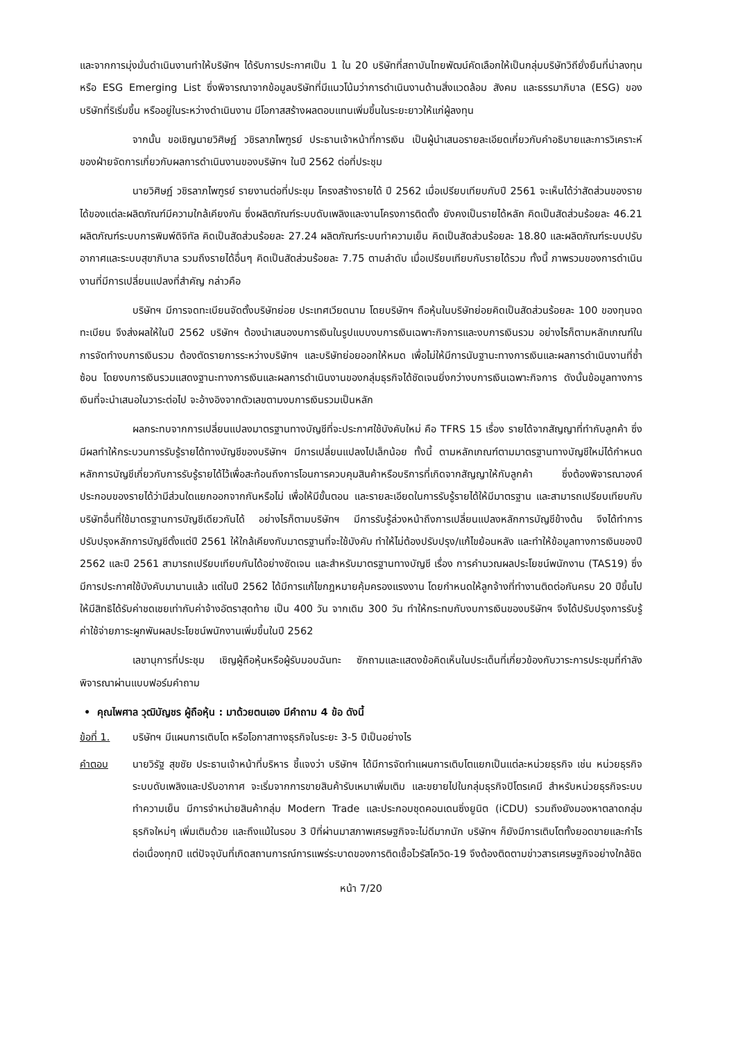และจากการมุ่งมั่นดำเนินงานทำให้บริษัทฯ ได้รับการประกาศเป็น 1 ใน 20 บริษัทที่สถาบันไทยพัฒน์คัดเลือกให้เป็นกลุ่มบริษัทวิถียั่งยืนที่น่าลงทุน หรือ ESG Emerging List ซึ่งพิจารณาจากข้อมูลบริษัทที่มีแนวโน้มว่าการดำเนินงานด้านสิ่งแวดล้อม สังคม และธรรมาภิบาล (ESG) ของบริษัทที่ริเริ่มขึ้น หรืออยู่ในระหว่างดำเนินงาน มีโอกาสสร้างผลตอบแทนเพิ่มขึ้นในระยะยาวให้แก่ผู้ลงทุน
จากนั้น ขอเชิญนายวิศิษฏ์ วชิรลาภไพฑูรย์ ประธานเจ้าหน้าที่การเงิน เป็นผู้นำเสนอรายละเอียดเกี่ยวกับคำอธิบายและการวิเคราะห์ของฝ่ายจัดการเกี่ยวกับผลการดำเนินงานของบริษัทฯ ในปี 2562 ต่อที่ประชุม
นายวิศิษฏ์ วชิรลาภไพฑูรย์ รายงานต่อที่ประชุม โครงสร้างรายได้ ปี 2562 เมื่อเปรียบเทียบกับปี 2561 จะเห็นได้ว่าสัดส่วนของรายได้ของแต่ละผลิตภัณฑ์มีความใกล้เคียงกัน ซึ่งผลิตภัณฑ์ระบบดับเพลิงและงานโครงการติดตั้ง ยังคงเป็นรายได้หลัก คิดเป็นสัดส่วนร้อยละ 46.21 ผลิตภัณฑ์ระบบการพิมพ์ดิจิทัล คิดเป็นสัดส่วนร้อยละ 27.24 ผลิตภัณฑ์ระบบทำความเย็น คิดเป็นสัดส่วนร้อยละ 18.80 และผลิตภัณฑ์ระบบปรับอากาศและระบบสุขาภิบาล รวมถึงรายได้อื่นๆ คิดเป็นสัดส่วนร้อยละ 7.75 ตามลำดับ เมื่อเปรียบเทียบกับรายได้รวม ทั้งนี้ ภาพรวมของการดำเนินงานที่มีการเปลี่ยนแปลงที่สำคัญ กล่าวคือ
บริษัทฯ มีการจดทะเบียนจัดตั้งบริษัทย่อย ประเทศเวียดนาม โดยบริษัทฯ ถือหุ้นในบริษัทย่อยคิดเป็นสัดส่วนร้อยละ 100 ของทุนจดทะเบียน จึงส่งผลให้ในปี 2562 บริษัทฯ ต้องนำเสนองบการเงินในรูปแบบงบการเงินเฉพาะกิจการและงบการเงินรวม อย่างไรก็ตามหลักเกณฑ์ในการจัดทำงบการเงินรวม ต้องตัดรายการระหว่างบริษัทฯ และบริษัทย่อยออกให้หมด เพื่อไม่ให้มีการนับฐานะทางการเงินและผลการดำเนินงานที่ซ้ำซ้อน โดยงบการเงินรวมแสดงฐานะทางการเงินและผลการดำเนินงานของกลุ่มธุรกิจได้ชัดเจนยิ่งกว่างบการเงินเฉพาะกิจการ ดังนั้นข้อมูลทางการเงินที่จะนำเสนอในวาระต่อไป จะอ้างอิงจากตัวเลขตามงบการเงินรวมเป็นหลัก
ผลกระทบจากการเปลี่ยนแปลงมาตรฐานทางบัญชีที่จะประกาศใช้บังคับใหม่ คือ TFRS 15 เรื่อง รายได้จากสัญญาที่ทำกับลูกค้า ซึ่งมีผลทำให้กระบวนการรับรู้รายได้ทางบัญชีของบริษัทฯ มีการเปลี่ยนแปลงไปเล็กน้อย ทั้งนี้ ตามหลักเกณฑ์ตามมาตรฐานทางบัญชีใหม่ได้กำหนดหลักการบัญชีเกี่ยวกับการรับรู้รายได้ไว้เพื่อสะท้อนถึงการโอนการควบคุมสินค้าหรือบริการที่เกิดจากสัญญาให้กับลูกค้า ซึ่งต้องพิจารณาองค์ประกอบของรายได้ว่ามีส่วนใดแยกออกจากกันหรือไม่ เพื่อให้มีขั้นตอน และรายละเอียดในการรับรู้รายได้ให้มีมาตรฐาน และสามารถเปรียบเทียบกับบริษัทอื่นที่ใช้มาตรฐานการบัญชีเดียวกันได้ อย่างไรก็ตามบริษัทฯ มีการรับรู้ล่วงหน้าถึงการเปลี่ยนแปลงหลักการบัญชีข้างต้น จึงได้ทำการปรับปรุงหลักการบัญชีตั้งแต่ปี 2561 ให้ใกล้เคียงกับมาตรฐานที่จะใช้บังคับ ทำให้ไม่ต้องปรับปรุง/แก้ไขย้อนหลัง และทำให้ข้อมูลทางการเงินของปี 2562 และปี 2561 สามารถเปรียบเทียบกันได้อย่างชัดเจน และสำหรับมาตรฐานทางบัญชี เรื่อง การคำนวณผลประโยชน์พนักงาน (TAS19) ซึ่งมีการประกาศใช้บังคับมานานแล้ว แต่ในปี 2562 ได้มีการแก้ไขกฎหมายคุ้มครองแรงงาน โดยกำหนดให้ลูกจ้างที่ทำงานติดต่อกันครบ 20 ปีขึ้นไปให้มีสิทธิได้รับค่าชดเชยเท่ากับค่าจ้างอัตราสุดท้าย เป็น 400 วัน จากเดิม 300 วัน ทำให้กระทบกับงบการเงินของบริษัทฯ จึงได้ปรับปรุงการรับรู้ค่าใช้จ่ายภาระผูกพันผลประโยชน์พนักงานเพิ่มขึ้นในปี 2562
เลขานุการที่ประชุม เชิญผู้ถือหุ้นหรือผู้รับมอบฉันทะ ซักถามและแสดงข้อคิดเห็นในประเด็นที่เกี่ยวข้องกับวาระการประชุมที่กำลังพิจารณาผ่านแบบฟอร์มคำถาม
• คุณไพศาล วุฒิบัญชร ผู้ถือหุ้น : มาด้วยตนเอง มีคำถาม 4 ข้อ ดังนี้
ข้อที่ 1.
บริษัทฯ มีแผนการเติบโต หรือโอกาสทางธุรกิจในระยะ 3-5 ปีเป็นอย่างไร
คำตอบ นายวิรัฐ สุขชัย ประธานเจ้าหน้าที่บริหาร ชี้แจงว่า บริษัทฯ ได้มีการจัดทำแผนการเติบโตแยกเป็นแต่ละหน่วยธุรกิจ เช่น หน่วยธุรกิจระบบดับเพลิงและปรับอากาศ จะเริ่มจากการขายสินค้ารับเหมาเพิ่มเติม และขยายไปในกลุ่มธุรกิจปิโตรเคมี สำหรับหน่วยธุรกิจระบบทำความเย็น มีการจำหน่ายสินค้ากลุ่ม Modern Trade และประกอบชุดคอนเดนซิ่งยูนิต (iCDU) รวมถึงยังมองหาตลาดกลุ่มธุรกิจใหม่ๆ เพิ่มเติมด้วย และถึงแม้ในรอบ 3 ปีที่ผ่านมาสภาพเศรษฐกิจจะไม่ดีมากนัก บริษัทฯ ก็ยังมีการเติบโตทั้งยอดขายและกำไรต่อเนื่องทุกปี แต่ปัจจุบันที่เกิดสถานการณ์การแพร่ระบาดของการติดเชื้อไวรัสโควิด-19 จึงต้องติดตามข่าวสารเศรษฐกิจอย่างใกล้ชิด
หน้า 7/20